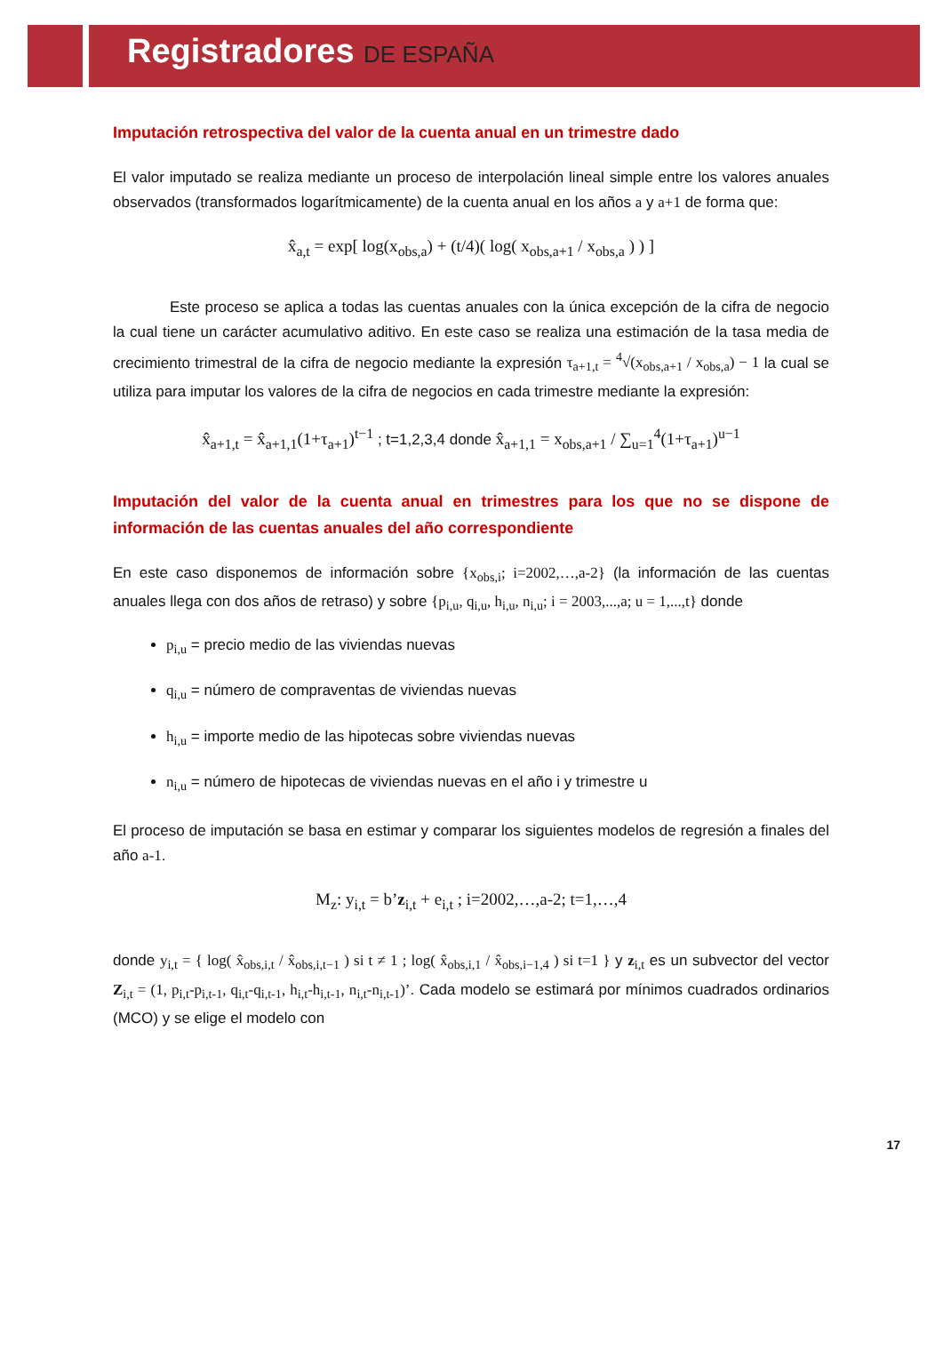Registradores DE ESPAÑA
Imputación retrospectiva del valor de la cuenta anual en un trimestre dado
El valor imputado se realiza mediante un proceso de interpolación lineal simple entre los valores anuales observados (transformados logarítmicamente) de la cuenta anual en los años a y a+1 de forma que:
x̂<sub>a,t</sub> = exp[ log(x<sub>obs,a</sub>) + (t/4)( log( x<sub>obs,a+1</sub> / x<sub>obs,a</sub> ) ) ]
Este proceso se aplica a todas las cuentas anuales con la única excepción de la cifra de negocio la cual tiene un carácter acumulativo aditivo. En este caso se realiza una estimación de la tasa media de crecimiento trimestral de la cifra de negocio mediante la expresión τ<sub>a+1,t</sub> = <sup>4</sup>√(x<sub>obs,a+1</sub> / x<sub>obs,a</sub>) − 1 la cual se utiliza para imputar los valores de la cifra de negocios en cada trimestre mediante la expresión:
x̂<sub>a+1,t</sub> = x̂<sub>a+1,1</sub>(1+τ<sub>a+1</sub>)<sup>t−1</sup> ; t=1,2,3,4 donde x̂<sub>a+1,1</sub> = x<sub>obs,a+1</sub> / ∑<sub>u=1</sub><sup>4</sup>(1+τ<sub>a+1</sub>)<sup>u−1</sup>
Imputación del valor de la cuenta anual en trimestres para los que no se dispone de información de las cuentas anuales del año correspondiente
En este caso disponemos de información sobre {x<sub>obs,i</sub>; i=2002,…,a-2} (la información de las cuentas anuales llega con dos años de retraso) y sobre {p<sub>i,u</sub>, q<sub>i,u</sub>, h<sub>i,u</sub>, n<sub>i,u</sub>; i = 2003,...,a; u = 1,...,t} donde
p<sub>i,u</sub> = precio medio de las viviendas nuevas
q<sub>i,u</sub> = número de compraventas de viviendas nuevas
h<sub>i,u</sub> = importe medio de las hipotecas sobre viviendas nuevas
n<sub>i,u</sub> = número de hipotecas de viviendas nuevas en el año i y trimestre u
El proceso de imputación se basa en estimar y comparar los siguientes modelos de regresión a finales del año a-1.
M<sub>z</sub>: y<sub>i,t</sub> = b’z<sub>i,t</sub> + e<sub>i,t</sub> ; i=2002,…,a-2; t=1,…,4
donde y<sub>i,t</sub> = { log( x̂<sub>obs,i,t</sub> / x̂<sub>obs,i,t−1</sub> ) si t ≠ 1 ; log( x̂<sub>obs,i,1</sub> / x̂<sub>obs,i−1,4</sub> ) si t=1 } y z<sub>i,t</sub> es un subvector del vector Z<sub>i,t</sub> = (1, p<sub>i,t</sub>-p<sub>i,t-1</sub>, q<sub>i,t</sub>-q<sub>i,t-1</sub>, h<sub>i,t</sub>-h<sub>i,t-1</sub>, n<sub>i,t</sub>-n<sub>i,t-1</sub>)’. Cada modelo se estimará por mínimos cuadrados ordinarios (MCO) y se elige el modelo con
17